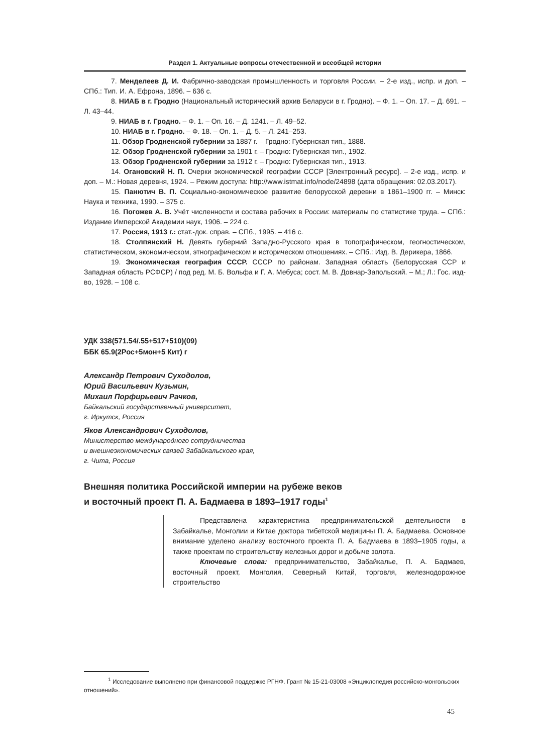Раздел 1. Актуальные вопросы отечественной и всеобщей истории
7. Менделеев Д. И. Фабрично-заводская промышленность и торговля России. – 2-е изд., испр. и доп. – СПб.: Тип. И. А. Ефрона, 1896. – 636 с.
8. НИАБ в г. Гродно (Национальный исторический архив Беларуси в г. Гродно). – Ф. 1. – Оп. 17. – Д. 691. – Л. 43–44.
9. НИАБ в г. Гродно. – Ф. 1. – Оп. 16. – Д. 1241. – Л. 49–52.
10. НИАБ в г. Гродно. – Ф. 18. – Оп. 1. – Д. 5. – Л. 241–253.
11. Обзор Гродненской губернии за 1887 г. – Гродно: Губернская тип., 1888.
12. Обзор Гродненской губернии за 1901 г. – Гродно: Губернская тип., 1902.
13. Обзор Гродненской губернии за 1912 г. – Гродно: Губернская тип., 1913.
14. Огановский Н. П. Очерки экономической географии СССР [Электронный ресурс]. – 2-е изд., испр. и доп. – М.: Новая деревня, 1924. – Режим доступа: http://www.istmat.info/node/24898 (дата обращения: 02.03.2017).
15. Панютич В. П. Социально-экономическое развитие белорусской деревни в 1861–1900 гг. – Минск: Наука и техника, 1990. – 375 с.
16. Погожев А. В. Учёт численности и состава рабочих в России: материалы по статистике труда. – СПб.: Издание Имперской Академии наук, 1906. – 224 с.
17. Россия, 1913 г.: стат.-док. справ. – СПб., 1995. – 416 с.
18. Столпянский Н. Девять губерний Западно-Русского края в топографическом, геогностическом, статистическом, экономическом, этнографическом и историческом отношениях. – СПб.: Изд. В. Дерикера, 1866.
19. Экономическая география СССР. СССР по районам. Западная область (Белорусская ССР и Западная область РСФСР) / под ред. М. Б. Вольфа и Г. А. Мебуса; сост. М. В. Довнар-Запольский. – М.; Л.: Гос. изд-во, 1928. – 108 с.
УДК 338(571.54/.55+517+510)(09)
ББК 65.9(2Рос+5мон+5 Кит) г
Александр Петрович Суходолов,
Юрий Васильевич Кузьмин,
Михаил Порфирьевич Рачков,
Байкальский государственный университет,
г. Иркутск, Россия
Яков Александрович Суходолов,
Министерство международного сотрудничества
и внешнеэкономических связей Забайкальского края,
г. Чита, Россия
Внешняя политика Российской империи на рубеже веков
и восточный проект П. А. Бадмаева в 1893–1917 годы<sup>1</sup>
Представлена характеристика предпринимательской деятельности в Забайкалье, Монголии и Китае доктора тибетской медицины П. А. Бадмаева. Основное внимание уделено анализу восточного проекта П. А. Бадмаева в 1893–1905 годы, а также проектам по строительству железных дорог и добыче золота.
Ключевые слова: предпринимательство, Забайкалье, П. А. Бадмаев, восточный проект, Монголия, Северный Китай, торговля, железнодорожное строительство
<sup>1</sup> Исследование выполнено при финансовой поддержке РГНФ. Грант № 15-21-03008 «Энциклопедия российско-монгольских отношений».
45